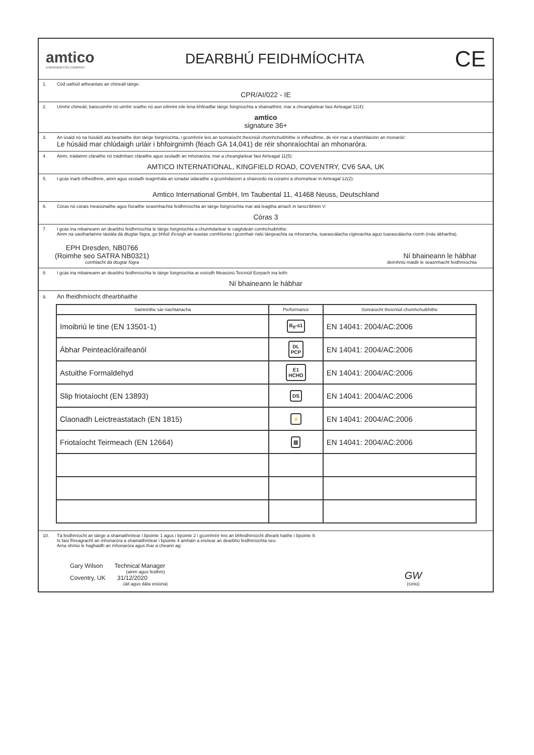amtico
A MANNINGTON COMPANY
DEARBHÚ FEIDHMÍOCHTA
CE
1. Cód uathúil aitheantais an chineáil táirge:
CPR/AI/022 - IE
2. Uimhir chineáil, baiscuimhir nó uimhir sraithe nó aon eilimint eile lena bhféadfar táirge foirgníochta a shainaithint, mar a cheanglaítear faoi Airteagal 11(4):
amtico
signature 36+
3. An úsáid nó na húsáidí atá beartaithe don táirge foirgníochta, i gcomhréir leis an tsonraíocht theicniúil chomhchuibhithe is infheidhme, de réir mar a shamhlaíonn an monaróir:
Le húsáid mar chlúdaigh urláir i bhfoirgnimh (féach GA 14,041) de réir shonraíochtaí an mhonaróra.
4. Ainm, trádainm cláraithe nó trádmharc cláraithe agus seoladh an mhonaróra, mar a cheanglaítear faoi Airteagal 11(5):
AMTICO INTERNATIONAL, KINGFIELD ROAD, COVENTRY, CV6 5AA, UK
5. I gcás inarb infheidhme, ainm agus seoladh teagmhála an ionadaí údaraithe a gcumhdaíonn a shainordú na cúraimí a shonraítear in Airteagal 12(2):
Amtico International GmbH, Im Taubental 11, 41468 Neuss, Deutschland
6. Córas nó córais measúnaithe agus fíoraithe seasmhachta feidhmíochta an táirge foirgníochta mar atá leagtha amach in Iarscríbhinn V:
Córas 3
7. I gcás ina mbaineann an dearbhú feidhmíochta le táirge foirgníochta a chumhdaítear le caighdeán comhchuibhithe:
Ainm na saotharlainne tástála dá dtugtar fógra, go bhfuil d'eisigh an teastas comhlíonta i gcomhair rialú táirgeachta sa mhonarcha, tuarascálacha cigireachta agus tuarascálacha ríomh (más ábhartha).
EPH Dresden, NB0766
(Roimhe seo SATRA NB0321)
Ní bhaineann le hábhar
comhlacht dá dtugtar fógra deimhniú maidir le seasmhacht feidhmíochta
8. I gcás ina mbaineann an dearbhú feidhmíochta le táirge foirgníochta ar eisíodh Measúnú Teicniúil Eorpach ina leith:
Ní bhaineann le hábhar
9. An fheidhmíocht dhearbhaithe
| Saintréithe sár-riachtanacha | Performance | Sonraíocht theicniúil chomhchuibhithe |
| --- | --- | --- |
| Imoibriú le tine (EN 13501-1) | B<sub>fl</sub>-s1 | EN 14041: 2004/AC:2006 |
| Ábhar Peinteaclóraifeanól | DL PCP | EN 14041: 2004/AC:2006 |
| Astuithe Formaldehyd | E1 HCHO | EN 14041: 2004/AC:2006 |
| Slip friotaíocht (EN 13893) | DS | EN 14041: 2004/AC:2006 |
| Claonadh Leictreastatach (EN 1815) | ⚡ | EN 14041: 2004/AC:2006 |
| Friotaíocht Teirmeach (EN 12664) | ▥ | EN 14041: 2004/AC:2006 |
10. Tá feidhmíocht an táirge a shainaithnítear i bpointe 1 agus i bpointe 2 i gcomhréir leis an bhfeidhmíocht dhearb haithe i bpointe 9.
Is faoi fhreagracht an mhonaróra a shainaithnítear i bpointe 4 amháin a eisítear an dearbhú feidhmíochta seo.
Arna shíniú le haghaidh an mhonaróra agus thar a cheann ag:
Gary Wilson Technical Manager
(ainm agus feidhm)
Coventry, UK 31/12/2020
(áit agus dáta eisiúna)
GW
(síniú)